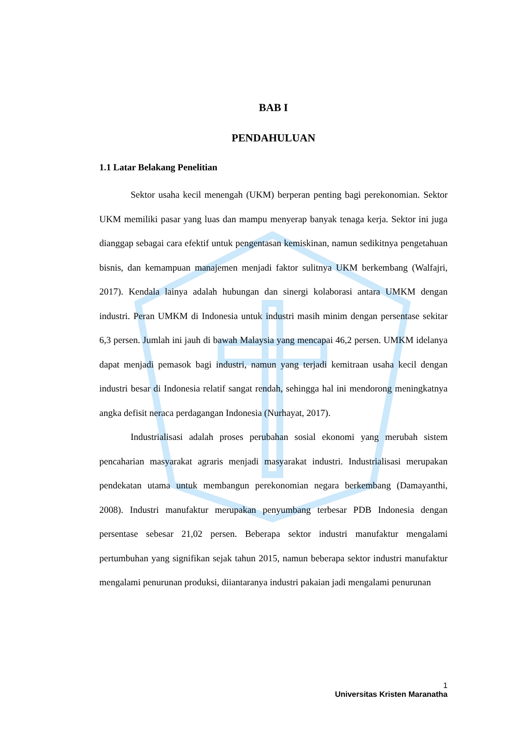BAB I
PENDAHULUAN
1.1 Latar Belakang Penelitian
Sektor usaha kecil menengah (UKM) berperan penting bagi perekonomian. Sektor UKM memiliki pasar yang luas dan mampu menyerap banyak tenaga kerja. Sektor ini juga dianggap sebagai cara efektif untuk pengentasan kemiskinan, namun sedikitnya pengetahuan bisnis, dan kemampuan manajemen menjadi faktor sulitnya UKM berkembang (Walfajri, 2017). Kendala lainya adalah hubungan dan sinergi kolaborasi antara UMKM dengan industri. Peran UMKM di Indonesia untuk industri masih minim dengan persentase sekitar 6,3 persen. Jumlah ini jauh di bawah Malaysia yang mencapai 46,2 persen. UMKM idelanya dapat menjadi pemasok bagi industri, namun yang terjadi kemitraan usaha kecil dengan industri besar di Indonesia relatif sangat rendah, sehingga hal ini mendorong meningkatnya angka defisit neraca perdagangan Indonesia (Nurhayat, 2017).
Industrialisasi adalah proses perubahan sosial ekonomi yang merubah sistem pencaharian masyarakat agraris menjadi masyarakat industri. Industrialisasi merupakan pendekatan utama untuk membangun perekonomian negara berkembang (Damayanthi, 2008). Industri manufaktur merupakan penyumbang terbesar PDB Indonesia dengan persentase sebesar 21,02 persen. Beberapa sektor industri manufaktur mengalami pertumbuhan yang signifikan sejak tahun 2015, namun beberapa sektor industri manufaktur mengalami penurunan produksi, diiantaranya industri pakaian jadi mengalami penurunan
1
Universitas Kristen Maranatha